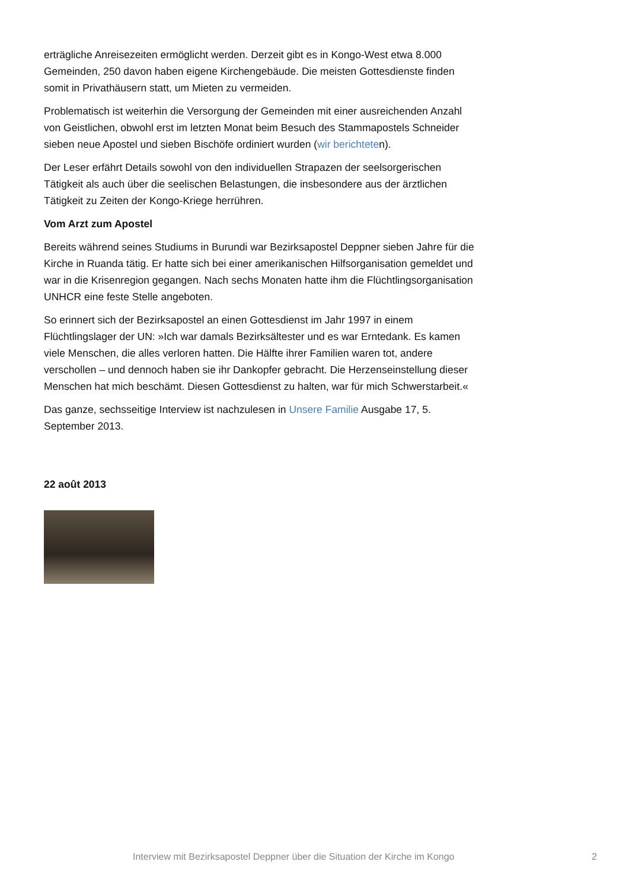erträgliche Anreisezeiten ermöglicht werden. Derzeit gibt es in Kongo-West etwa 8.000 Gemeinden, 250 davon haben eigene Kirchengebäude. Die meisten Gottesdienste finden somit in Privathäusern statt, um Mieten zu vermeiden.
Problematisch ist weiterhin die Versorgung der Gemeinden mit einer ausreichenden Anzahl von Geistlichen, obwohl erst im letzten Monat beim Besuch des Stammapostels Schneider sieben neue Apostel und sieben Bischöfe ordiniert wurden (wir berichteten).
Der Leser erfährt Details sowohl von den individuellen Strapazen der seelsorgerischen Tätigkeit als auch über die seelischen Belastungen, die insbesondere aus der ärztlichen Tätigkeit zu Zeiten der Kongo-Kriege herrühren.
Vom Arzt zum Apostel
Bereits während seines Studiums in Burundi war Bezirksapostel Deppner sieben Jahre für die Kirche in Ruanda tätig. Er hatte sich bei einer amerikanischen Hilfsorganisation gemeldet und war in die Krisenregion gegangen. Nach sechs Monaten hatte ihm die Flüchtlingsorganisation UNHCR eine feste Stelle angeboten.
So erinnert sich der Bezirksapostel an einen Gottesdienst im Jahr 1997 in einem Flüchtlingslager der UN: »Ich war damals Bezirksältester und es war Erntedank. Es kamen viele Menschen, die alles verloren hatten. Die Hälfte ihrer Familien waren tot, andere verschollen – und dennoch haben sie ihr Dankopfer gebracht. Die Herzenseinstellung dieser Menschen hat mich beschämt. Diesen Gottesdienst zu halten, war für mich Schwerstarbeit.«
Das ganze, sechsseitige Interview ist nachzulesen in Unsere Familie Ausgabe 17, 5. September 2013.
22 août 2013
Interview mit Bezirksapostel Deppner über die Situation der Kirche im Kongo 2